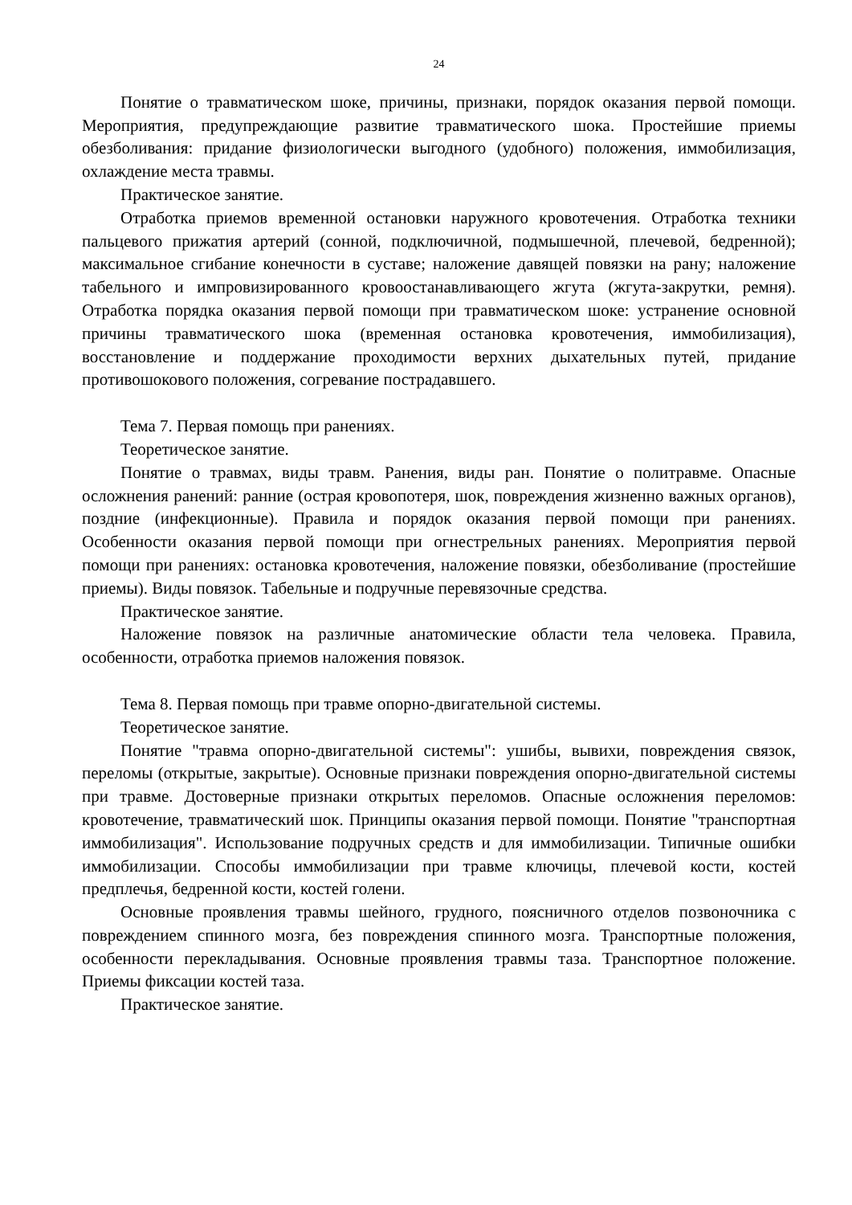24
Понятие о травматическом шоке, причины, признаки, порядок оказания первой помощи. Мероприятия, предупреждающие развитие травматического шока. Простейшие приемы обезболивания: придание физиологически выгодного (удобного) положения, иммобилизация, охлаждение места травмы.
Практическое занятие.
Отработка приемов временной остановки наружного кровотечения. Отработка техники пальцевого прижатия артерий (сонной, подключичной, подмышечной, плечевой, бедренной); максимальное сгибание конечности в суставе; наложение давящей повязки на рану; наложение табельного и импровизированного кровоостанавливающего жгута (жгута-закрутки, ремня). Отработка порядка оказания первой помощи при травматическом шоке: устранение основной причины травматического шока (временная остановка кровотечения, иммобилизация), восстановление и поддержание проходимости верхних дыхательных путей, придание противошокового положения, согревание пострадавшего.
Тема 7. Первая помощь при ранениях.
Теоретическое занятие.
Понятие о травмах, виды травм. Ранения, виды ран. Понятие о политравме. Опасные осложнения ранений: ранние (острая кровопотеря, шок, повреждения жизненно важных органов), поздние (инфекционные). Правила и порядок оказания первой помощи при ранениях. Особенности оказания первой помощи при огнестрельных ранениях. Мероприятия первой помощи при ранениях: остановка кровотечения, наложение повязки, обезболивание (простейшие приемы). Виды повязок. Табельные и подручные перевязочные средства.
Практическое занятие.
Наложение повязок на различные анатомические области тела человека. Правила, особенности, отработка приемов наложения повязок.
Тема 8. Первая помощь при травме опорно-двигательной системы.
Теоретическое занятие.
Понятие "травма опорно-двигательной системы": ушибы, вывихи, повреждения связок, переломы (открытые, закрытые). Основные признаки повреждения опорно-двигательной системы при травме. Достоверные признаки открытых переломов. Опасные осложнения переломов: кровотечение, травматический шок. Принципы оказания первой помощи. Понятие "транспортная иммобилизация". Использование подручных средств и для иммобилизации. Типичные ошибки иммобилизации. Способы иммобилизации при травме ключицы, плечевой кости, костей предплечья, бедренной кости, костей голени.
Основные проявления травмы шейного, грудного, поясничного отделов позвоночника с повреждением спинного мозга, без повреждения спинного мозга. Транспортные положения, особенности перекладывания. Основные проявления травмы таза. Транспортное положение. Приемы фиксации костей таза.
Практическое занятие.